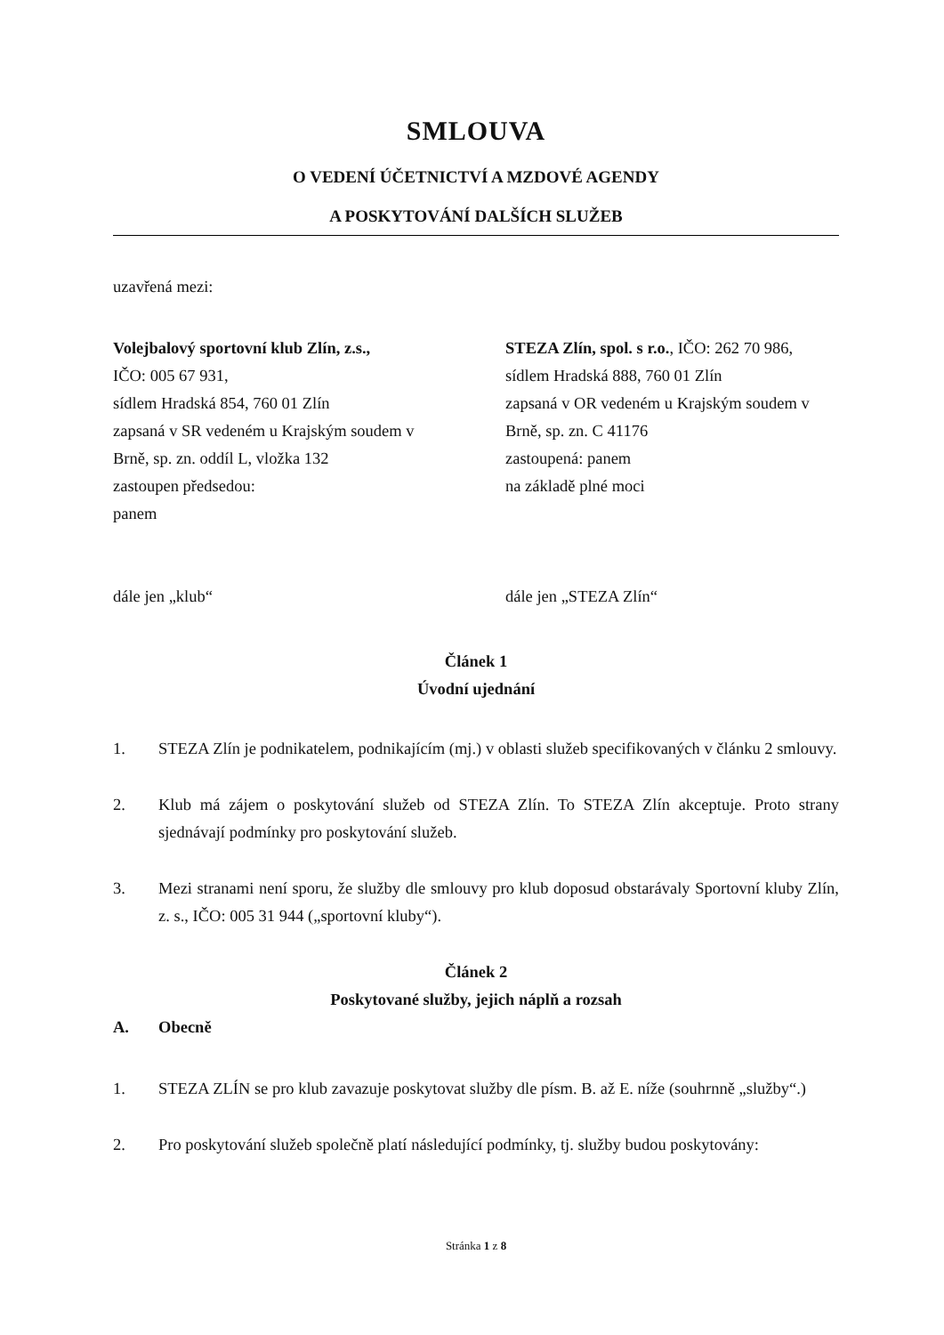SMLOUVA
O VEDENÍ ÚČETNICTVÍ A MZDOVÉ AGENDY
A POSKYTOVÁNÍ DALŠÍCH SLUŽEB
uzavřená mezi:
Volejbalový sportovní klub Zlín, z.s.,
IČO: 005 67 931,
sídlem Hradská 854, 760 01 Zlín
zapsaná v SR vedeném u Krajským soudem v Brně, sp. zn. oddíl L, vložka 132
zastoupen předsedou:
panem
dále jen „klub“
STEZA Zlín, spol. s r.o., IČO: 262 70 986, sídlem Hradská 888, 760 01 Zlín
zapsaná v OR vedeném u Krajským soudem v Brně, sp. zn. C 41176
zastoupená: panem
na základě plné moci
dále jen „STEZA Zlín“
Článek 1
Úvodní ujednání
1. STEZA Zlín je podnikatelem, podnikajícím (mj.) v oblasti služeb specifikovaných v článku 2 smlouvy.
2. Klub má zájem o poskytování služeb od STEZA Zlín. To STEZA Zlín akceptuje. Proto strany sjednávají podmínky pro poskytování služeb.
3. Mezi stranami není sporu, že služby dle smlouvy pro klub doposud obstarávaly Sportovní kluby Zlín, z. s., IČO: 005 31 944 („sportovní kluby“).
Článek 2
Poskytované služby, jejich náplň a rozsah
A. Obecně
1. STEZA ZLÍN se pro klub zavazuje poskytovat služby dle písm. B. až E. níže (souhrnně „služby“.)
2. Pro poskytování služeb společně platí následující podmínky, tj. služby budou poskytovány:
Stránka 1 z 8